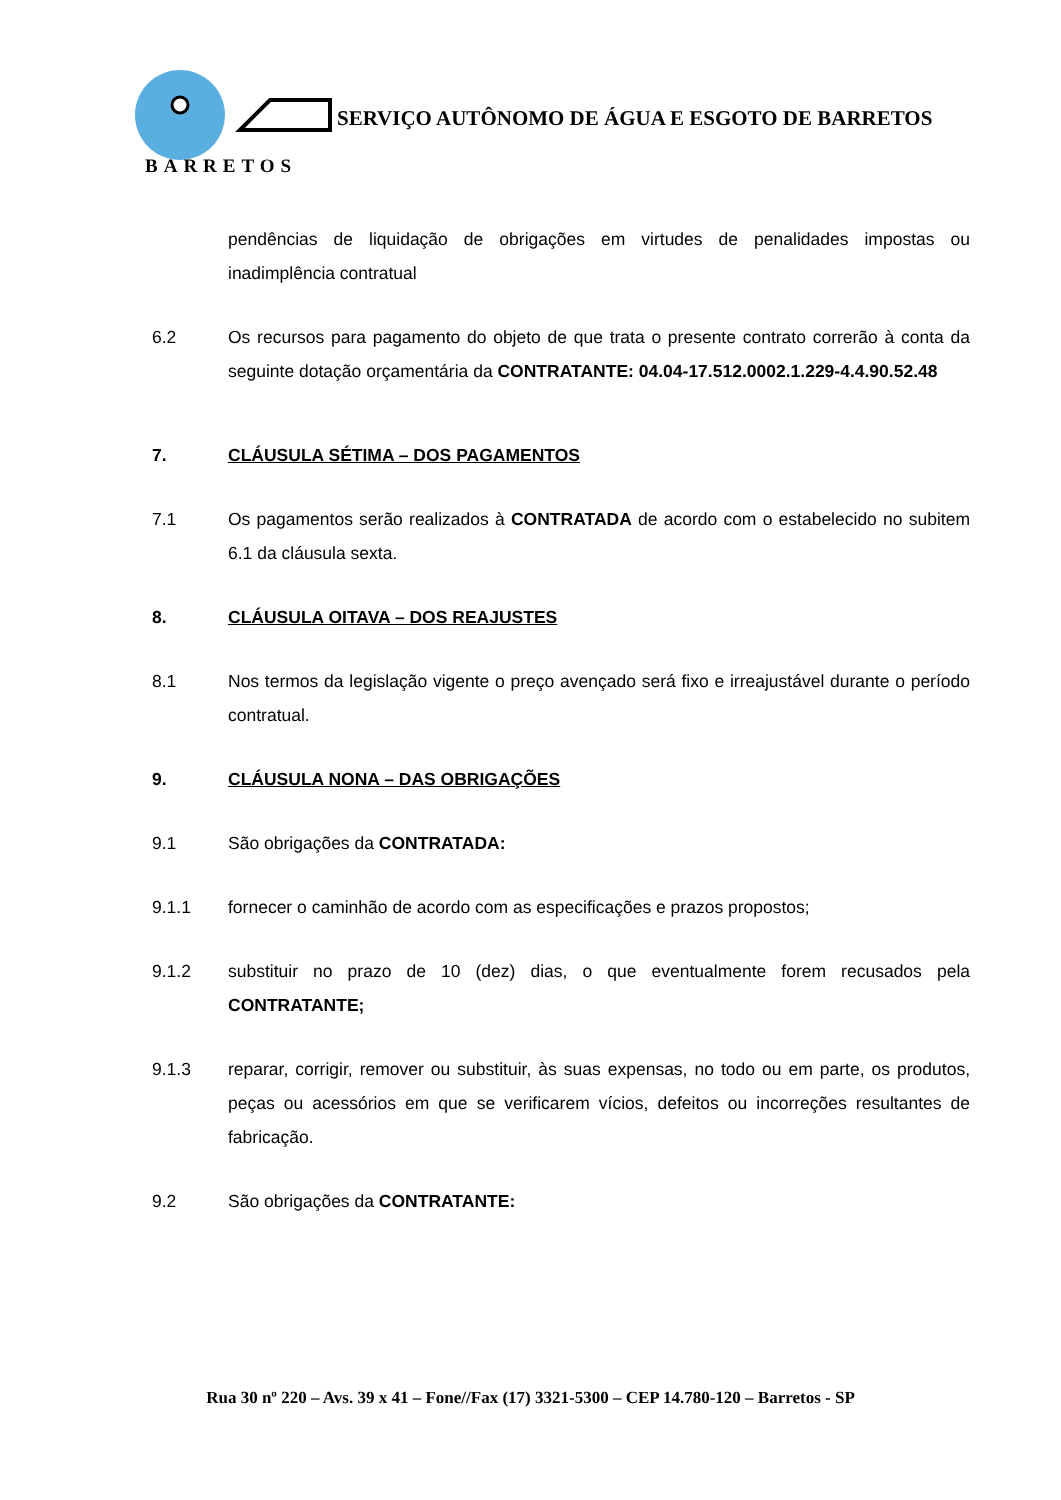SERVIÇO AUTÔNOMO DE ÁGUA E ESGOTO DE BARRETOS
BARRETOS
pendências de liquidação de obrigações em virtudes de penalidades impostas ou inadimplência contratual
6.2 Os recursos para pagamento do objeto de que trata o presente contrato correrão à conta da seguinte dotação orçamentária da CONTRATANTE: 04.04-17.512.0002.1.229-4.4.90.52.48
7. CLÁUSULA SÉTIMA – DOS PAGAMENTOS
7.1 Os pagamentos serão realizados à CONTRATADA de acordo com o estabelecido no subitem 6.1 da cláusula sexta.
8. CLÁUSULA OITAVA – DOS REAJUSTES
8.1 Nos termos da legislação vigente o preço avençado será fixo e irreajustável durante o período contratual.
9. CLÁUSULA NONA – DAS OBRIGAÇÕES
9.1 São obrigações da CONTRATADA:
9.1.1 fornecer o caminhão de acordo com as especificações e prazos propostos;
9.1.2 substituir no prazo de 10 (dez) dias, o que eventualmente forem recusados pela CONTRATANTE;
9.1.3 reparar, corrigir, remover ou substituir, às suas expensas, no todo ou em parte, os produtos, peças ou acessórios em que se verificarem vícios, defeitos ou incorreções resultantes de fabricação.
9.2 São obrigações da CONTRATANTE:
Rua 30 nº 220 – Avs. 39 x 41 – Fone//Fax (17) 3321-5300 – CEP 14.780-120 – Barretos - SP